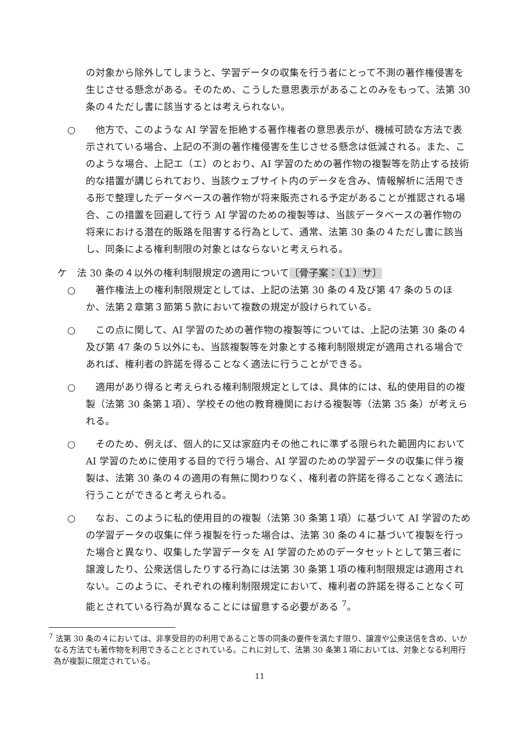の対象から除外してしまうと、学習データの収集を行う者にとって不測の著作権侵害を生じさせる懸念がある。そのため、こうした意思表示があることのみをもって、法第 30 条の４ただし書に該当するとは考えられない。
○ 他方で、このような AI 学習を拒絶する著作権者の意思表示が、機械可読な方法で表示されている場合、上記の不測の著作権侵害を生じさせる懸念は低減される。また、このような場合、上記エ（エ）のとおり、AI 学習のための著作物の複製等を防止する技術的な措置が講じられており、当該ウェブサイト内のデータを含み、情報解析に活用できる形で整理したデータベースの著作物が将来販売される予定があることが推認される場合、この措置を回避して行う AI 学習のための複製等は、当該データベースの著作物の将来における潜在的販路を阻害する行為として、通常、法第 30 条の４ただし書に該当し、同条による権利制限の対象とはならないと考えられる。
ケ　法 30 条の４以外の権利制限規定の適用について〔骨子案：（１）サ〕
○ 著作権法上の権利制限規定としては、上記の法第 30 条の４及び第 47 条の５のほか、法第２章第３節第５款において複数の規定が設けられている。
○ この点に関して、AI 学習のための著作物の複製等については、上記の法第 30 条の４及び第 47 条の５以外にも、当該複製等を対象とする権利制限規定が適用される場合であれば、権利者の許諾を得ることなく適法に行うことができる。
○ 適用があり得ると考えられる権利制限規定としては、具体的には、私的使用目的の複製（法第 30 条第１項）、学校その他の教育機関における複製等（法第 35 条）が考えられる。
○ そのため、例えば、個人的に又は家庭内その他これに準ずる限られた範囲内において AI 学習のために使用する目的で行う場合、AI 学習のための学習データの収集に伴う複製は、法第 30 条の４の適用の有無に関わりなく、権利者の許諾を得ることなく適法に行うことができると考えられる。
○ なお、このように私的使用目的の複製（法第 30 条第１項）に基づいて AI 学習のための学習データの収集に伴う複製を行った場合は、法第 30 条の４に基づいて複製を行った場合と異なり、収集した学習データを AI 学習のためのデータセットとして第三者に譲渡したり、公衆送信したりする行為には法第 30 条第１項の権利制限規定は適用されない。このように、それぞれの権利制限規定において、権利者の許諾を得ることなく可能とされている行為が異なることには留意する必要がある <sup>7</sup>。
<sup>7</sup> 法第 30 条の４においては、非享受目的の利用であること等の同条の要件を満たす限り、譲渡や公衆送信を含め、いかなる方法でも著作物を利用できることとされている。これに対して、法第 30 条第１項においては、対象となる利用行為が複製に限定されている。
11